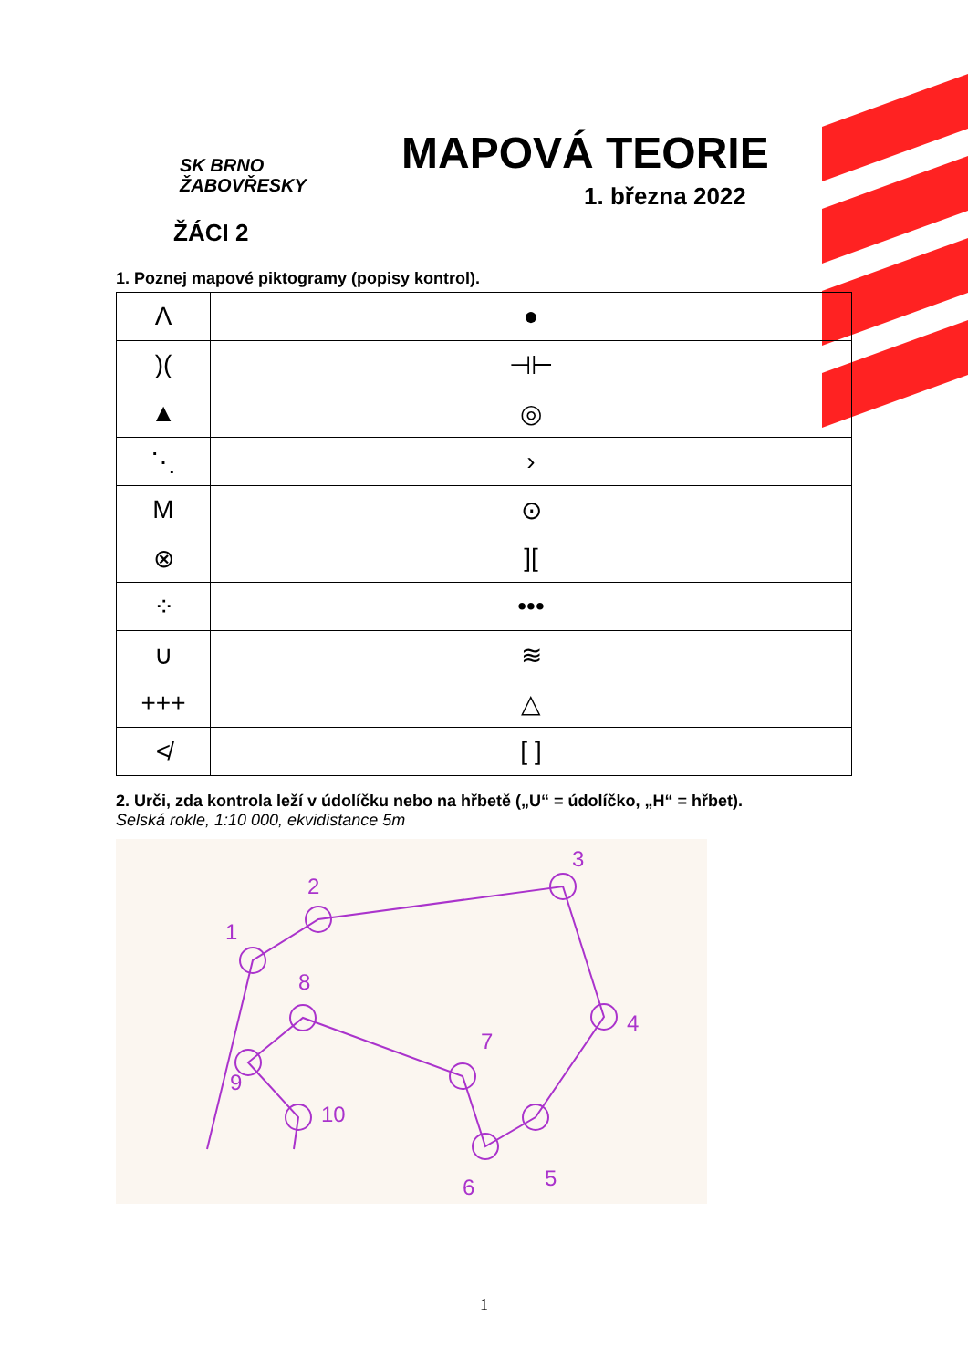SK BRNO
ŽABOVŘESKY
MAPOVÁ TEORIE
1. března 2022
ŽÁCI 2
1. Poznej mapové piktogramy (popisy kontrol).
| Λ | | ● | |
| )( | | ⊣⊢ | |
| ▲ | | ◎ | |
| ⋱ | | › | |
| M | | ⊙ | |
| ⊗ | | ][ | |
| ⁘ | | ••• | |
| ∪ | | ≋ | |
| +++ | | △ | |
| ≮ | | [ ] | |
2. Urči, zda kontrola leží v údolíčku nebo na hřbetě („U“ = údolíčko, „H“ = hřbet).
Selská rokle, 1:10 000, ekvidistance 5m
1
2
3
4
5
6
7
8
9
10
1